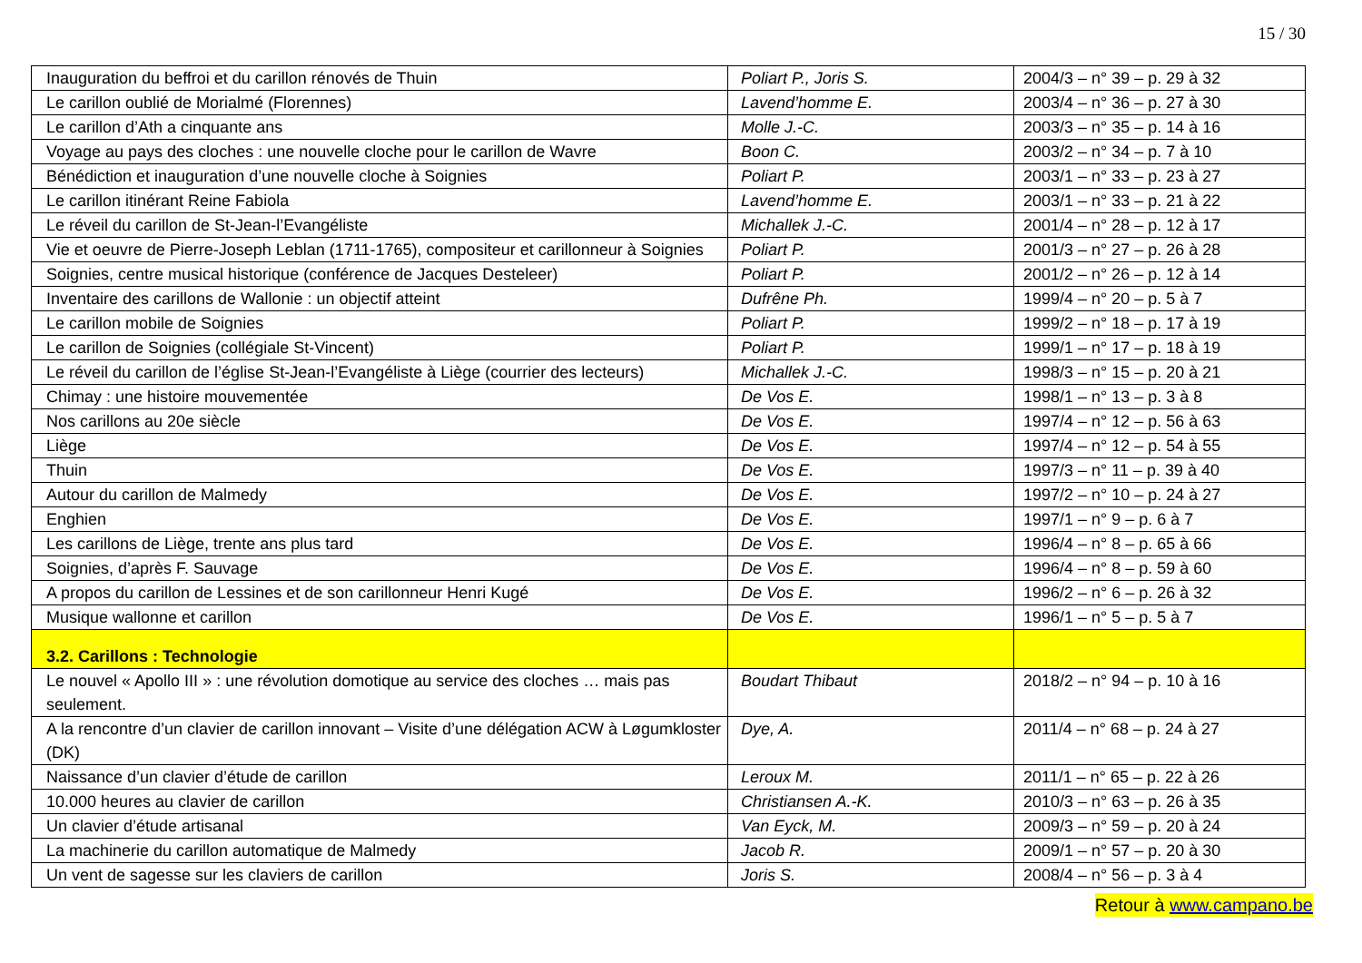15 / 30
| Inauguration du beffroi et du carillon rénovés de Thuin | Poliart P., Joris S. | 2004/3 – n° 39 – p. 29 à 32 |
| Le carillon oublié de Morialmé (Florennes) | Lavend’homme E. | 2003/4 – n° 36 – p. 27 à 30 |
| Le carillon d’Ath a cinquante ans | Molle J.-C. | 2003/3 – n° 35 – p. 14 à 16 |
| Voyage au pays des cloches : une nouvelle cloche pour le carillon de Wavre | Boon C. | 2003/2 – n° 34 – p. 7 à 10 |
| Bénédiction et inauguration d’une nouvelle cloche à Soignies | Poliart P. | 2003/1 – n° 33 – p. 23 à 27 |
| Le carillon itinérant Reine Fabiola | Lavend’homme E. | 2003/1 – n° 33 – p. 21 à 22 |
| Le réveil du carillon de St-Jean-l’Evangéliste | Michallek J.-C. | 2001/4 – n° 28 – p. 12 à 17 |
| Vie et oeuvre de Pierre-Joseph Leblan (1711-1765), compositeur et carillonneur à Soignies | Poliart P. | 2001/3 – n° 27 – p. 26 à 28 |
| Soignies, centre musical historique (conférence de Jacques Desteleer) | Poliart P. | 2001/2 – n° 26 – p. 12 à 14 |
| Inventaire des carillons de Wallonie : un objectif atteint | Dufrêne Ph. | 1999/4 – n° 20 – p. 5 à 7 |
| Le carillon mobile de Soignies | Poliart P. | 1999/2 – n° 18 – p. 17 à 19 |
| Le carillon de Soignies (collégiale St-Vincent) | Poliart P. | 1999/1 – n° 17 – p. 18 à 19 |
| Le réveil du carillon de l’église St-Jean-l’Evangéliste à Liège (courrier des lecteurs) | Michallek J.-C. | 1998/3 – n° 15 – p. 20 à 21 |
| Chimay : une histoire mouvementée | De Vos E. | 1998/1 – n° 13 – p. 3 à 8 |
| Nos carillons au 20e siècle | De Vos E. | 1997/4 – n° 12 – p. 56 à 63 |
| Liège | De Vos E. | 1997/4 – n° 12 – p. 54 à 55 |
| Thuin | De Vos E. | 1997/3 – n° 11 – p. 39 à 40 |
| Autour du carillon de Malmedy | De Vos E. | 1997/2 – n° 10 – p. 24 à 27 |
| Enghien | De Vos E. | 1997/1 – n° 9 – p. 6 à 7 |
| Les carillons de Liège, trente ans plus tard | De Vos E. | 1996/4 – n° 8 – p. 65 à 66 |
| Soignies, d’après F. Sauvage | De Vos E. | 1996/4 – n° 8 – p. 59 à 60 |
| A propos du carillon de Lessines et de son carillonneur Henri Kugé | De Vos E. | 1996/2 – n° 6 – p. 26 à 32 |
| Musique wallonne et carillon | De Vos E. | 1996/1 – n° 5 – p. 5 à 7 |
| 3.2. Carillons : Technologie | | |
| Le nouvel « Apollo III » : une révolution domotique au service des cloches … mais pas seulement. | Boudart Thibaut | 2018/2 – n° 94 – p. 10 à 16 |
| A la rencontre d’un clavier de carillon innovant – Visite d’une délégation ACW à Løgumkloster (DK) | Dye, A. | 2011/4 – n° 68 – p. 24 à 27 |
| Naissance d’un clavier d’étude de carillon | Leroux M. | 2011/1 – n° 65 – p. 22 à 26 |
| 10.000 heures au clavier de carillon | Christiansen A.-K. | 2010/3 – n° 63 – p. 26 à 35 |
| Un clavier d’étude artisanal | Van Eyck, M. | 2009/3 – n° 59 – p. 20 à 24 |
| La machinerie du carillon automatique de Malmedy | Jacob R. | 2009/1 – n° 57 – p. 20 à 30 |
| Un vent de sagesse sur les claviers de carillon | Joris S. | 2008/4 – n° 56 – p. 3 à 4 |
Retour à www.campano.be